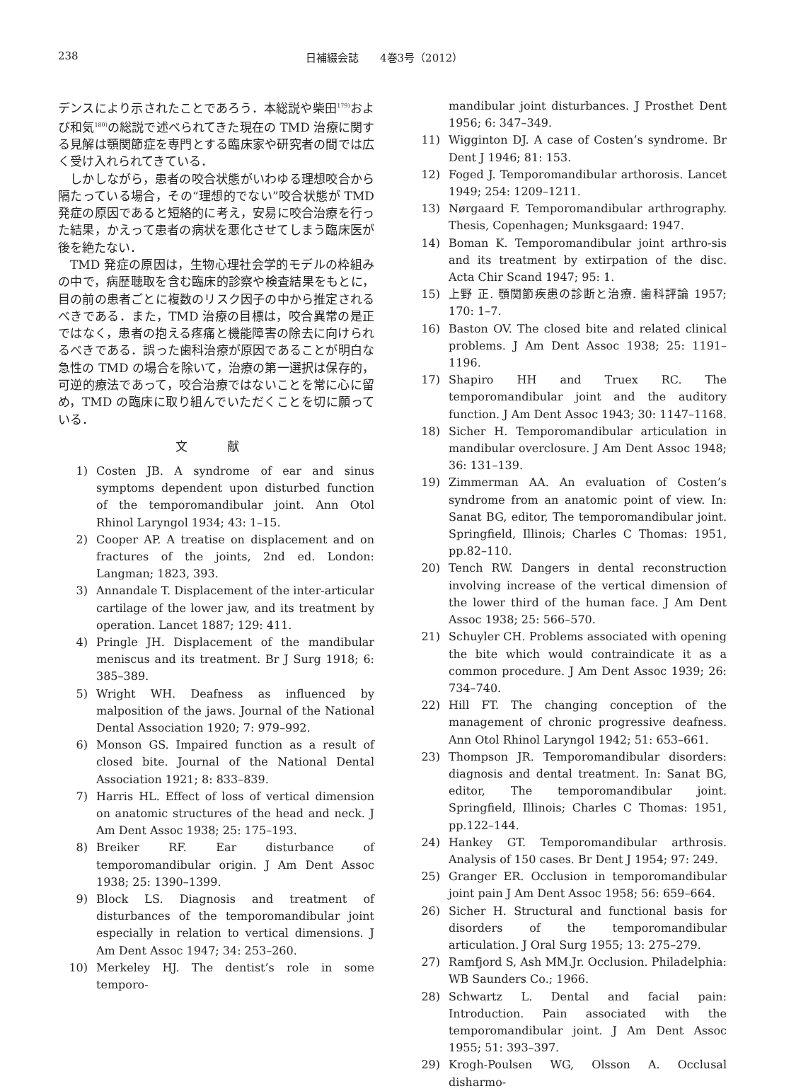238 日補綴会誌　　4巻3号（2012）
デンスにより示されたことであろう．本総説や柴田<sup>179)</sup>および和気<sup>180)</sup>の総説で述べられてきた現在の TMD 治療に関する見解は顎関節症を専門とする臨床家や研究者の間では広く受け入れられてきている．
しかしながら，患者の咬合状態がいわゆる理想咬合から隔たっている場合，その“理想的でない”咬合状態が TMD 発症の原因であると短絡的に考え，安易に咬合治療を行った結果，かえって患者の病状を悪化させてしまう臨床医が後を絶たない．
TMD 発症の原因は，生物心理社会学的モデルの枠組みの中で，病歴聴取を含む臨床的診察や検査結果をもとに，目の前の患者ごとに複数のリスク因子の中から推定されるべきである．また，TMD 治療の目標は，咬合異常の是正ではなく，患者の抱える疼痛と機能障害の除去に向けられるべきである．誤った歯科治療が原因であることが明白な急性の TMD の場合を除いて，治療の第一選択は保存的，可逆的療法であって，咬合治療ではないことを常に心に留め，TMD の臨床に取り組んでいただくことを切に願っている．
文 献
1) Costen JB. A syndrome of ear and sinus symptoms dependent upon disturbed function of the temporomandibular joint. Ann Otol Rhinol Laryngol 1934; 43: 1–15.
2) Cooper AP. A treatise on displacement and on fractures of the joints, 2nd ed. London: Langman; 1823, 393.
3) Annandale T. Displacement of the inter-articular cartilage of the lower jaw, and its treatment by operation. Lancet 1887; 129: 411.
4) Pringle JH. Displacement of the mandibular meniscus and its treatment. Br J Surg 1918; 6: 385–389.
5) Wright WH. Deafness as influenced by malposition of the jaws. Journal of the National Dental Association 1920; 7: 979–992.
6) Monson GS. Impaired function as a result of closed bite. Journal of the National Dental Association 1921; 8: 833–839.
7) Harris HL. Effect of loss of vertical dimension on anatomic structures of the head and neck. J Am Dent Assoc 1938; 25: 175–193.
8) Breiker RF. Ear disturbance of temporomandibular origin. J Am Dent Assoc 1938; 25: 1390–1399.
9) Block LS. Diagnosis and treatment of disturbances of the temporomandibular joint especially in relation to vertical dimensions. J Am Dent Assoc 1947; 34: 253–260.
10) Merkeley HJ. The dentist’s role in some temporo-
mandibular joint disturbances. J Prosthet Dent 1956; 6: 347–349.
11) Wigginton DJ. A case of Costen’s syndrome. Br Dent J 1946; 81: 153.
12) Foged J. Temporomandibular arthorosis. Lancet 1949; 254: 1209–1211.
13) Nørgaard F. Temporomandibular arthrography. Thesis, Copenhagen; Munksgaard: 1947.
14) Boman K. Temporomandibular joint arthro-sis and its treatment by extirpation of the disc. Acta Chir Scand 1947; 95: 1.
15) 上野 正. 顎関節疾患の診断と治療. 歯科評論 1957; 170: 1–7.
16) Baston OV. The closed bite and related clinical problems. J Am Dent Assoc 1938; 25: 1191–1196.
17) Shapiro HH and Truex RC. The temporomandibular joint and the auditory function. J Am Dent Assoc 1943; 30: 1147–1168.
18) Sicher H. Temporomandibular articulation in mandibular overclosure. J Am Dent Assoc 1948; 36: 131–139.
19) Zimmerman AA. An evaluation of Costen’s syndrome from an anatomic point of view. In: Sanat BG, editor, The temporomandibular joint. Springfield, Illinois; Charles C Thomas: 1951, pp.82–110.
20) Tench RW. Dangers in dental reconstruction involving increase of the vertical dimension of the lower third of the human face. J Am Dent Assoc 1938; 25: 566–570.
21) Schuyler CH. Problems associated with opening the bite which would contraindicate it as a common procedure. J Am Dent Assoc 1939; 26: 734–740.
22) Hill FT. The changing conception of the management of chronic progressive deafness. Ann Otol Rhinol Laryngol 1942; 51: 653–661.
23) Thompson JR. Temporomandibular disorders: diagnosis and dental treatment. In: Sanat BG, editor, The temporomandibular joint. Springfield, Illinois; Charles C Thomas: 1951, pp.122–144.
24) Hankey GT. Temporomandibular arthrosis. Analysis of 150 cases. Br Dent J 1954; 97: 249.
25) Granger ER. Occlusion in temporomandibular joint pain J Am Dent Assoc 1958; 56: 659–664.
26) Sicher H. Structural and functional basis for disorders of the temporomandibular articulation. J Oral Surg 1955; 13: 275–279.
27) Ramfjord S, Ash MM.Jr. Occlusion. Philadelphia: WB Saunders Co.; 1966.
28) Schwartz L. Dental and facial pain: Introduction. Pain associated with the temporomandibular joint. J Am Dent Assoc 1955; 51: 393–397.
29) Krogh-Poulsen WG, Olsson A. Occlusal disharmo-